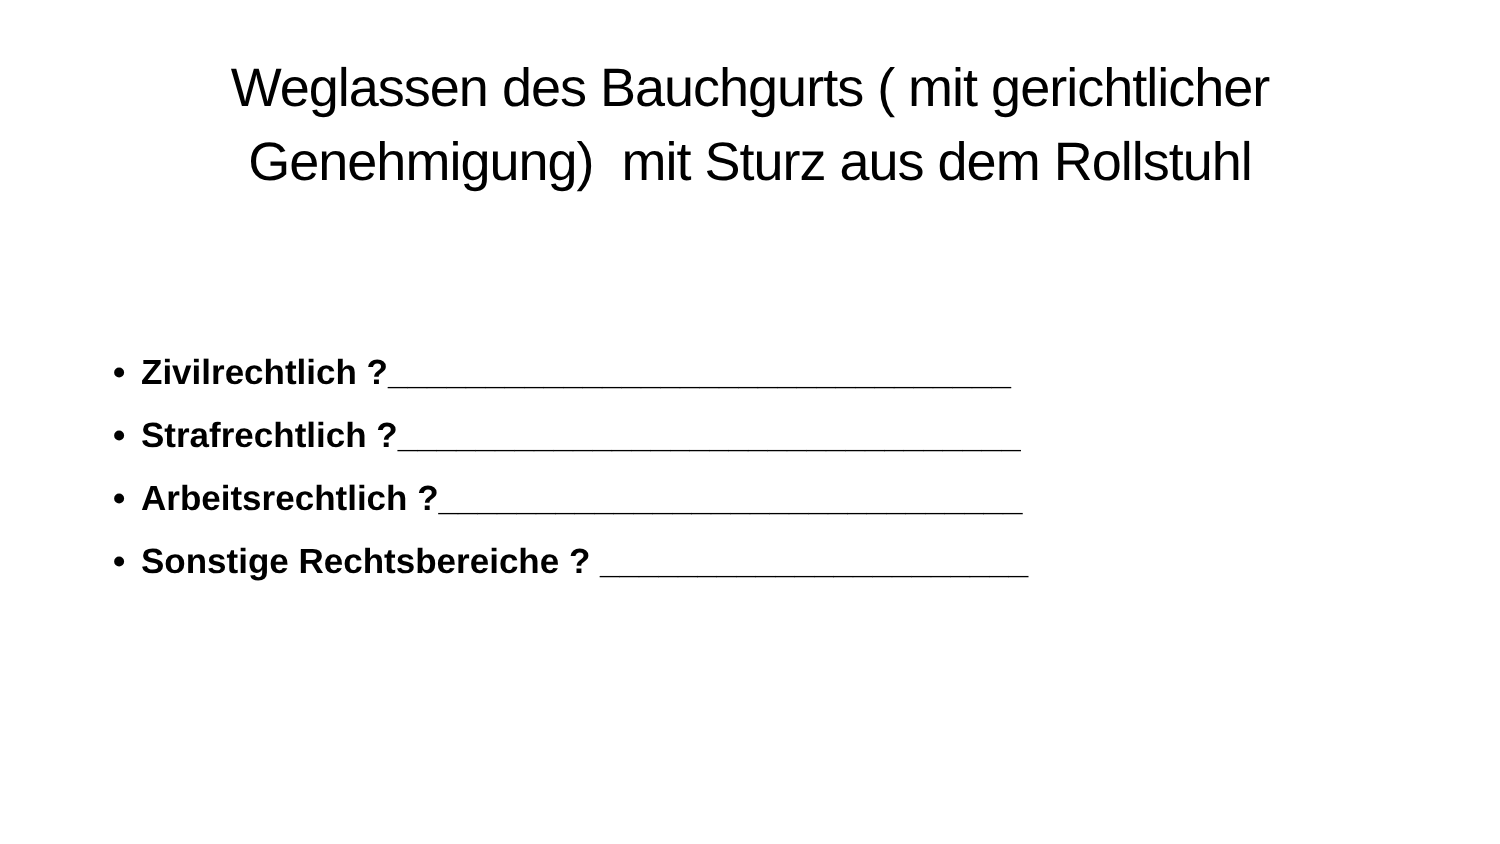Weglassen des Bauchgurts ( mit gerichtlicher
Genehmigung) mit Sturz aus dem Rollstuhl
• Zivilrechtlich ?________________________________
• Strafrechtlich ?________________________________
• Arbeitsrechtlich ?______________________________
• Sonstige Rechtsbereiche ? ______________________